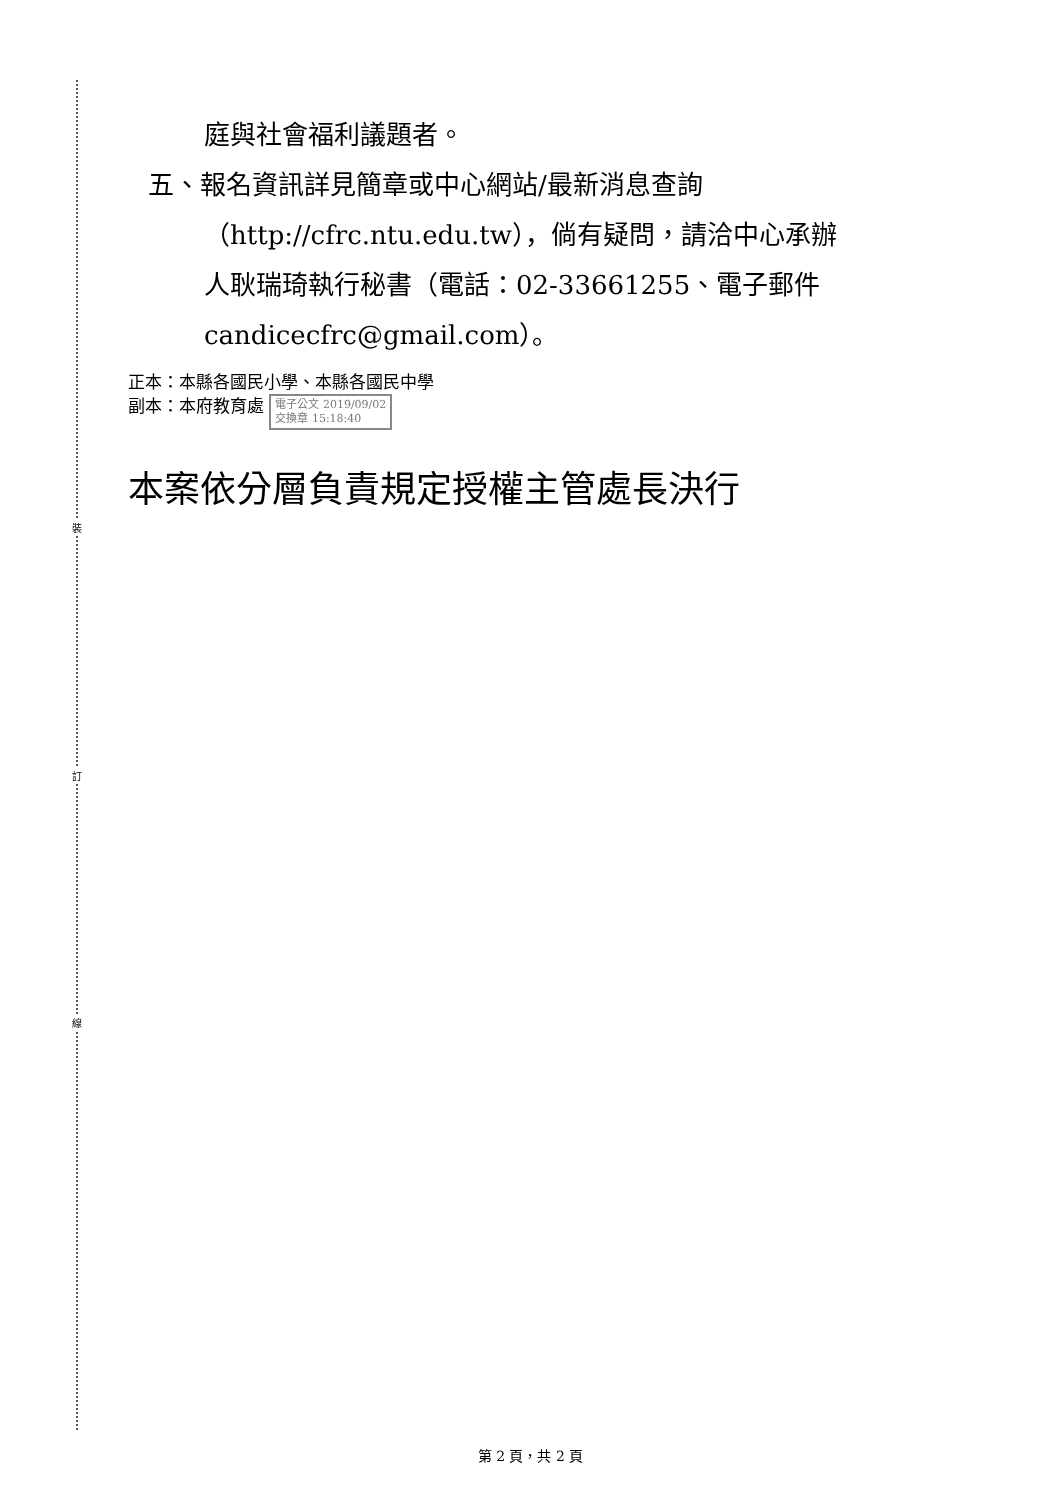裝
訂
線
庭與社會福利議題者。
五、報名資訊詳見簡章或中心網站/最新消息查詢
（http://cfrc.ntu.edu.tw），倘有疑問，請洽中心承辦
人耿瑞琦執行秘書（電話：02-33661255、電子郵件
candicecfrc@gmail.com）。
正本：本縣各國民小學、本縣各國民中學
副本：本府教育處 電子公文 2019/09/02
交換章 15:18:40
本案依分層負責規定授權主管處長決行
第 2 頁，共 2 頁